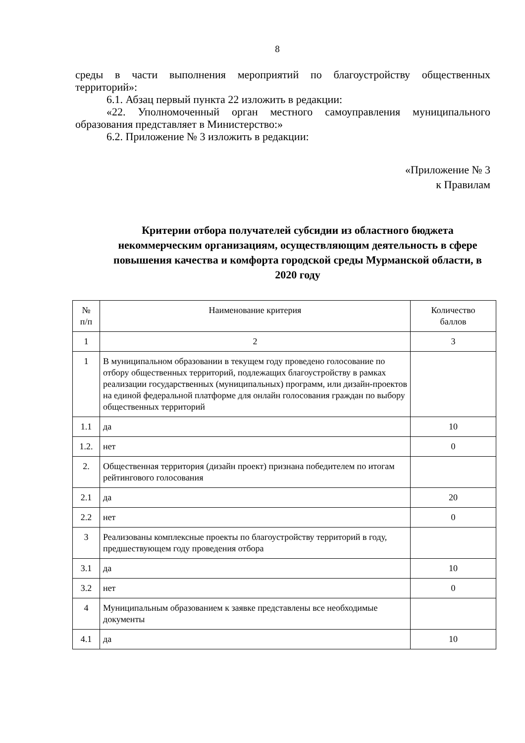8
среды в части выполнения мероприятий по благоустройству общественных территорий»:
6.1. Абзац первый пункта 22 изложить в редакции:
«22. Уполномоченный орган местного самоуправления муниципального образования представляет в Министерство:»
6.2. Приложение № 3 изложить в редакции:
«Приложение № 3
к Правилам
Критерии отбора получателей субсидии из областного бюджета некоммерческим организациям, осуществляющим деятельность в сфере повышения качества и комфорта городской среды Мурманской области, в 2020 году
| № п/п | Наименование критерия | Количество баллов |
| --- | --- | --- |
| 1 | 2 | 3 |
| 1 | В муниципальном образовании в текущем году проведено голосование по отбору общественных территорий, подлежащих благоустройству в рамках реализации государственных (муниципальных) программ, или дизайн-проектов на единой федеральной платформе для онлайн голосования граждан по выбору общественных территорий | |
| 1.1 | да | 10 |
| 1.2. | нет | 0 |
| 2. | Общественная территория (дизайн проект) признана победителем по итогам рейтингового голосования | |
| 2.1 | да | 20 |
| 2.2 | нет | 0 |
| 3 | Реализованы комплексные проекты по благоустройству территорий в году, предшествующем году проведения отбора | |
| 3.1 | да | 10 |
| 3.2 | нет | 0 |
| 4 | Муниципальным образованием к заявке представлены все необходимые документы | |
| 4.1 | да | 10 |